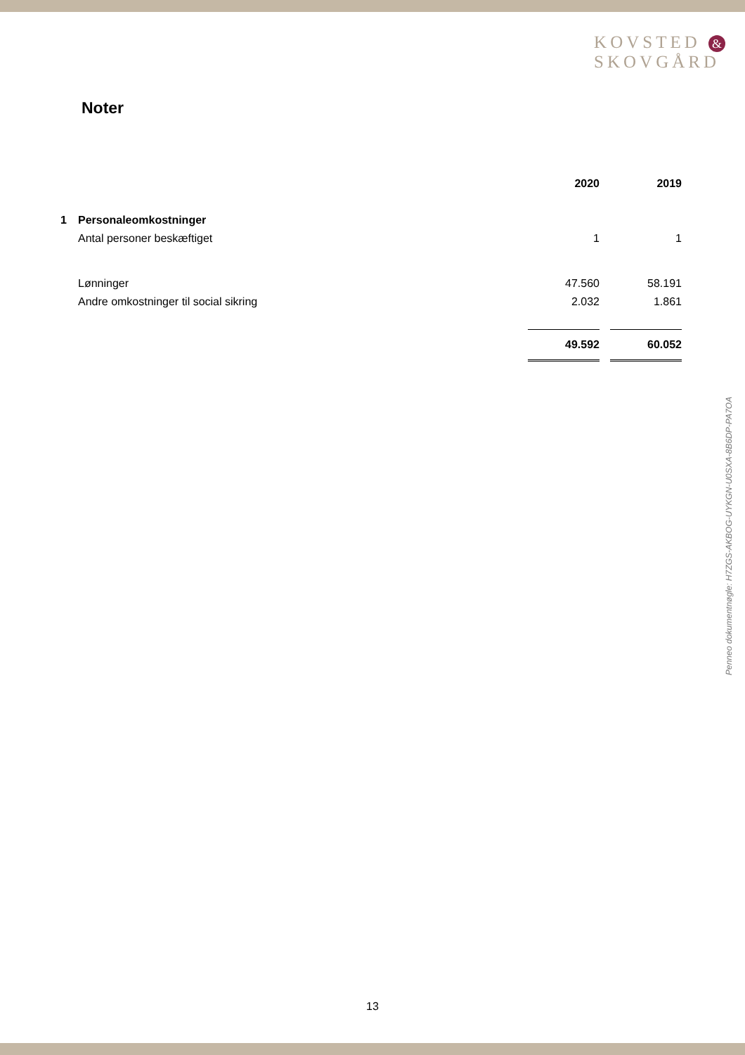KOVSTED &
SKOVGÅRD
Noter
| | | 2020 | | 2019 |
| --- | --- | --- | --- | --- |
| 1 | Personaleomkostninger | | | |
| | Antal personer beskæftiget | 1 | | 1 |
| | Lønninger | 47.560 | | 58.191 |
| | Andre omkostninger til social sikring | 2.032 | | 1.861 |
| | | 49.592 | | 60.052 |
Penneo dokumentnøgle: H7ZGS-AKBOG-UYKGN-U0SXA-8B6DP-PA7OA
13